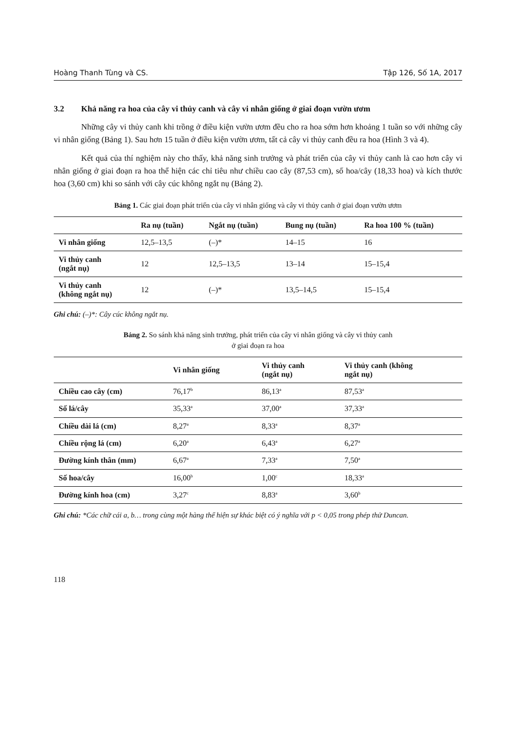Hoàng Thanh Tùng và CS. Tập 126, Số 1A, 2017
3.2 Khả năng ra hoa của cây vi thủy canh và cây vi nhân giống ở giai đoạn vườn ươm
Những cây vi thủy canh khi trồng ở điều kiện vườn ươm đều cho ra hoa sớm hơn khoảng 1 tuần so với những cây vi nhân giống (Bảng 1). Sau hơn 15 tuần ở điều kiện vườn ươm, tất cả cây vi thủy canh đều ra hoa (Hình 3 và 4).
Kết quả của thí nghiệm này cho thấy, khả năng sinh trưởng và phát triển của cây vi thủy canh là cao hơn cây vi nhân giống ở giai đoạn ra hoa thể hiện các chỉ tiêu như chiều cao cây (87,53 cm), số hoa/cây (18,33 hoa) và kích thước hoa (3,60 cm) khi so sánh với cây cúc không ngắt nụ (Bảng 2).
Bảng 1. Các giai đoạn phát triển của cây vi nhân giống và cây vi thủy canh ở giai đoạn vườn ươm
| | Ra nụ (tuần) | Ngắt nụ (tuần) | Bung nụ (tuần) | Ra hoa 100 % (tuần) |
| --- | --- | --- | --- | --- |
| Vi nhân giống | 12,5–13,5 | (–)* | 14–15 | 16 |
| Vi thủy canh (ngắt nụ) | 12 | 12,5–13,5 | 13–14 | 15–15,4 |
| Vi thủy canh (không ngắt nụ) | 12 | (–)* | 13,5–14,5 | 15–15,4 |
Ghi chú: (–)*: Cây cúc không ngắt nụ.
Bảng 2. So sánh khả năng sinh trưởng, phát triển của cây vi nhân giống và cây vi thủy canh
ở giai đoạn ra hoa
| | Vi nhân giống | Vi thủy canh (ngắt nụ) | Vi thủy canh (không ngắt nụ) |
| --- | --- | --- | --- |
| Chiều cao cây (cm) | 76,17<sup>b</sup> | 86,13<sup>a</sup> | 87,53<sup>a</sup> |
| Số lá/cây | 35,33<sup>a</sup> | 37,00<sup>a</sup> | 37,33<sup>a</sup> |
| Chiều dài lá (cm) | 8,27<sup>a</sup> | 8,33<sup>a</sup> | 8,37<sup>a</sup> |
| Chiều rộng lá (cm) | 6,20<sup>a</sup> | 6,43<sup>a</sup> | 6,27<sup>a</sup> |
| Đường kính thân (mm) | 6,67<sup>a</sup> | 7,33<sup>a</sup> | 7,50<sup>a</sup> |
| Số hoa/cây | 16,00<sup>b</sup> | 1,00<sup>c</sup> | 18,33<sup>a</sup> |
| Đường kính hoa (cm) | 3,27<sup>c</sup> | 8,83<sup>a</sup> | 3,60<sup>b</sup> |
Ghi chú: *Các chữ cái a, b… trong cùng một hàng thể hiện sự khác biệt có ý nghĩa với p < 0,05 trong phép thử Duncan.
118